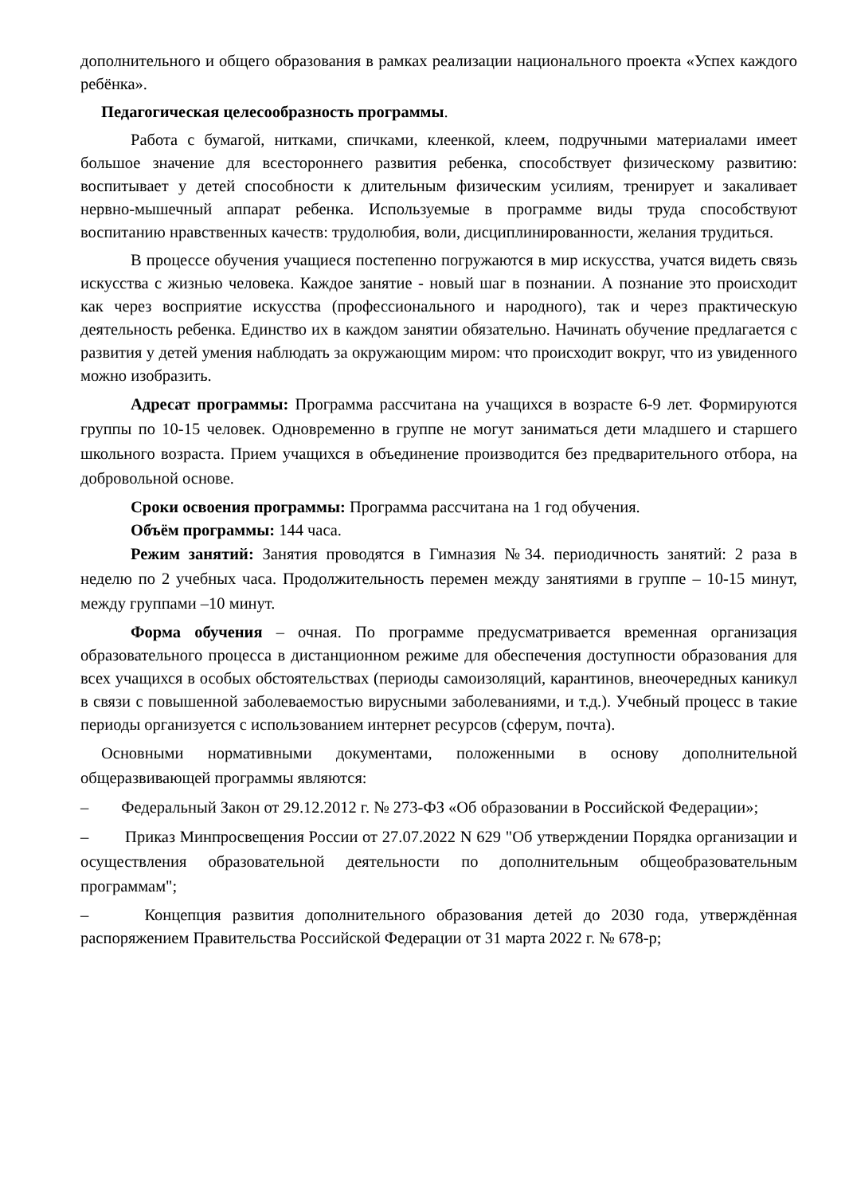дополнительного и общего образования в рамках реализации национального проекта «Успех каждого ребёнка».
Педагогическая целесообразность программы.
Работа с бумагой, нитками, спичками, клеенкой, клеем, подручными материалами имеет большое значение для всестороннего развития ребенка, способствует физическому развитию: воспитывает у детей способности к длительным физическим усилиям, тренирует и закаливает нервно-мышечный аппарат ребенка. Используемые в программе виды труда способствуют воспитанию нравственных качеств: трудолюбия, воли, дисциплинированности, желания трудиться.
В процессе обучения учащиеся постепенно погружаются в мир искусства, учатся видеть связь искусства с жизнью человека. Каждое занятие - новый шаг в познании. А познание это происходит как через восприятие искусства (профессионального и народного), так и через практическую деятельность ребенка. Единство их в каждом занятии обязательно. Начинать обучение предлагается с развития у детей умения наблюдать за окружающим миром: что происходит вокруг, что из увиденного можно изобразить.
Адресат программы: Программа рассчитана на учащихся в возрасте 6-9 лет. Формируются группы по 10-15 человек. Одновременно в группе не могут заниматься дети младшего и старшего школьного возраста. Прием учащихся в объединение производится без предварительного отбора, на добровольной основе.
Сроки освоения программы: Программа рассчитана на 1 год обучения.
Объём программы: 144 часа.
Режим занятий: Занятия проводятся в Гимназия №34. периодичность занятий: 2 раза в неделю по 2 учебных часа. Продолжительность перемен между занятиями в группе – 10-15 минут, между группами –10 минут.
Форма обучения – очная. По программе предусматривается временная организация образовательного процесса в дистанционном режиме для обеспечения доступности образования для всех учащихся в особых обстоятельствах (периоды самоизоляций, карантинов, внеочередных каникул в связи с повышенной заболеваемостью вирусными заболеваниями, и т.д.). Учебный процесс в такие периоды организуется с использованием интернет ресурсов (сферум, почта).
Основными нормативными документами, положенными в основу дополнительной общеразвивающей программы являются:
– Федеральный Закон от 29.12.2012 г. № 273-ФЗ «Об образовании в Российской Федерации»;
– Приказ Минпросвещения России от 27.07.2022 N 629 "Об утверждении Порядка организации и осуществления образовательной деятельности по дополнительным общеобразовательным программам";
– Концепция развития дополнительного образования детей до 2030 года, утверждённая распоряжением Правительства Российской Федерации от 31 марта 2022 г. № 678-р;